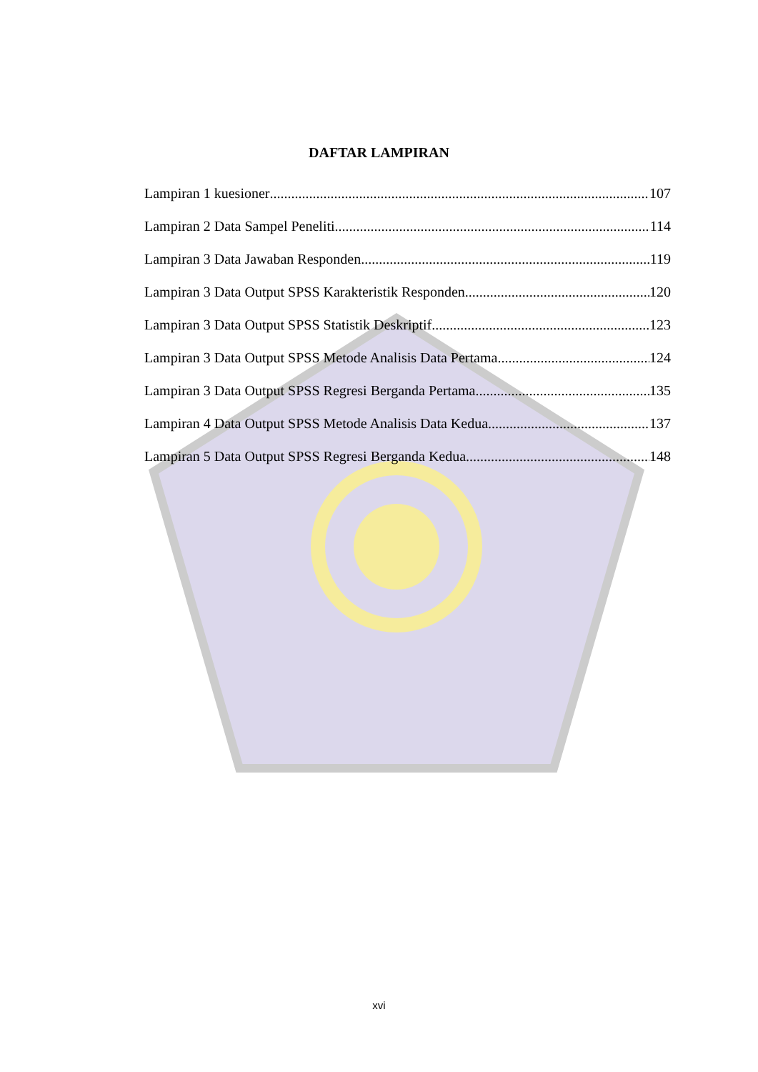DAFTAR LAMPIRAN
Lampiran 1 kuesioner 107
Lampiran 2 Data Sampel Peneliti 114
Lampiran 3 Data Jawaban Responden 119
Lampiran 3 Data Output SPSS Karakteristik Responden 120
Lampiran 3 Data Output SPSS Statistik Deskriptif 123
Lampiran 3 Data Output SPSS Metode Analisis Data Pertama 124
Lampiran 3 Data Output SPSS Regresi Berganda Pertama 135
Lampiran 4 Data Output SPSS Metode Analisis Data Kedua 137
Lampiran 5 Data Output SPSS Regresi Berganda Kedua 148
xvi